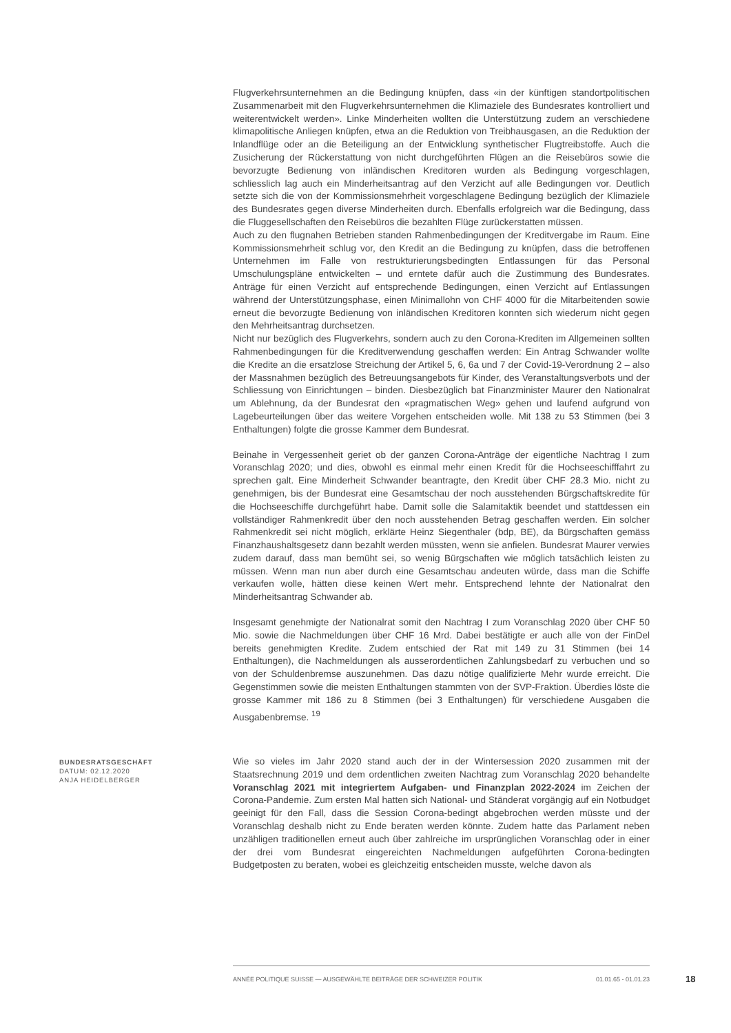Flugverkehrsunternehmen an die Bedingung knüpfen, dass «in der künftigen standortpolitischen Zusammenarbeit mit den Flugverkehrsunternehmen die Klimaziele des Bundesrates kontrolliert und weiterentwickelt werden». Linke Minderheiten wollten die Unterstützung zudem an verschiedene klimapolitische Anliegen knüpfen, etwa an die Reduktion von Treibhausgasen, an die Reduktion der Inlandflüge oder an die Beteiligung an der Entwicklung synthetischer Flugtreibstoffe. Auch die Zusicherung der Rückerstattung von nicht durchgeführten Flügen an die Reisebüros sowie die bevorzugte Bedienung von inländischen Kreditoren wurden als Bedingung vorgeschlagen, schliesslich lag auch ein Minderheitsantrag auf den Verzicht auf alle Bedingungen vor. Deutlich setzte sich die von der Kommissionsmehrheit vorgeschlagene Bedingung bezüglich der Klimaziele des Bundesrates gegen diverse Minderheiten durch. Ebenfalls erfolgreich war die Bedingung, dass die Fluggesellschaften den Reisebüros die bezahlten Flüge zurückerstatten müssen.
Auch zu den flugnahen Betrieben standen Rahmenbedingungen der Kreditvergabe im Raum. Eine Kommissionsmehrheit schlug vor, den Kredit an die Bedingung zu knüpfen, dass die betroffenen Unternehmen im Falle von restrukturierungsbedingten Entlassungen für das Personal Umschulungspläne entwickelten – und erntete dafür auch die Zustimmung des Bundesrates. Anträge für einen Verzicht auf entsprechende Bedingungen, einen Verzicht auf Entlassungen während der Unterstützungsphase, einen Minimallohn von CHF 4000 für die Mitarbeitenden sowie erneut die bevorzugte Bedienung von inländischen Kreditoren konnten sich wiederum nicht gegen den Mehrheitsantrag durchsetzen.
Nicht nur bezüglich des Flugverkehrs, sondern auch zu den Corona-Krediten im Allgemeinen sollten Rahmenbedingungen für die Kreditverwendung geschaffen werden: Ein Antrag Schwander wollte die Kredite an die ersatzlose Streichung der Artikel 5, 6, 6a und 7 der Covid-19-Verordnung 2 – also der Massnahmen bezüglich des Betreuungsangebots für Kinder, des Veranstaltungsverbots und der Schliessung von Einrichtungen – binden. Diesbezüglich bat Finanzminister Maurer den Nationalrat um Ablehnung, da der Bundesrat den «pragmatischen Weg» gehen und laufend aufgrund von Lagebeurteilungen über das weitere Vorgehen entscheiden wolle. Mit 138 zu 53 Stimmen (bei 3 Enthaltungen) folgte die grosse Kammer dem Bundesrat.
Beinahe in Vergessenheit geriet ob der ganzen Corona-Anträge der eigentliche Nachtrag I zum Voranschlag 2020; und dies, obwohl es einmal mehr einen Kredit für die Hochseeschifffahrt zu sprechen galt. Eine Minderheit Schwander beantragte, den Kredit über CHF 28.3 Mio. nicht zu genehmigen, bis der Bundesrat eine Gesamtschau der noch ausstehenden Bürgschaftskredite für die Hochseeschiffe durchgeführt habe. Damit solle die Salamitaktik beendet und stattdessen ein vollständiger Rahmenkredit über den noch ausstehenden Betrag geschaffen werden. Ein solcher Rahmenkredit sei nicht möglich, erklärte Heinz Siegenthaler (bdp, BE), da Bürgschaften gemäss Finanzhaushaltsgesetz dann bezahlt werden müssten, wenn sie anfielen. Bundesrat Maurer verwies zudem darauf, dass man bemüht sei, so wenig Bürgschaften wie möglich tatsächlich leisten zu müssen. Wenn man nun aber durch eine Gesamtschau andeuten würde, dass man die Schiffe verkaufen wolle, hätten diese keinen Wert mehr. Entsprechend lehnte der Nationalrat den Minderheitsantrag Schwander ab.
Insgesamt genehmigte der Nationalrat somit den Nachtrag I zum Voranschlag 2020 über CHF 50 Mio. sowie die Nachmeldungen über CHF 16 Mrd. Dabei bestätigte er auch alle von der FinDel bereits genehmigten Kredite. Zudem entschied der Rat mit 149 zu 31 Stimmen (bei 14 Enthaltungen), die Nachmeldungen als ausserordentlichen Zahlungsbedarf zu verbuchen und so von der Schuldenbremse auszunehmen. Das dazu nötige qualifizierte Mehr wurde erreicht. Die Gegenstimmen sowie die meisten Enthaltungen stammten von der SVP-Fraktion. Überdies löste die grosse Kammer mit 186 zu 8 Stimmen (bei 3 Enthaltungen) für verschiedene Ausgaben die Ausgabenbremse. <sup>19</sup>
BUNDESRATSGESCHÄFT
DATUM: 02.12.2020
ANJA HEIDELBERGER
Wie so vieles im Jahr 2020 stand auch der in der Wintersession 2020 zusammen mit der Staatsrechnung 2019 und dem ordentlichen zweiten Nachtrag zum Voranschlag 2020 behandelte Voranschlag 2021 mit integriertem Aufgaben- und Finanzplan 2022-2024 im Zeichen der Corona-Pandemie. Zum ersten Mal hatten sich National- und Ständerat vorgängig auf ein Notbudget geeinigt für den Fall, dass die Session Corona-bedingt abgebrochen werden müsste und der Voranschlag deshalb nicht zu Ende beraten werden könnte. Zudem hatte das Parlament neben unzähligen traditionellen erneut auch über zahlreiche im ursprünglichen Voranschlag oder in einer der drei vom Bundesrat eingereichten Nachmeldungen aufgeführten Corona-bedingten Budgetposten zu beraten, wobei es gleichzeitig entscheiden musste, welche davon als
ANNÉE POLITIQUE SUISSE — AUSGEWÄHLTE BEITRÄGE DER SCHWEIZER POLITIK 01.01.65 - 01.01.23
18